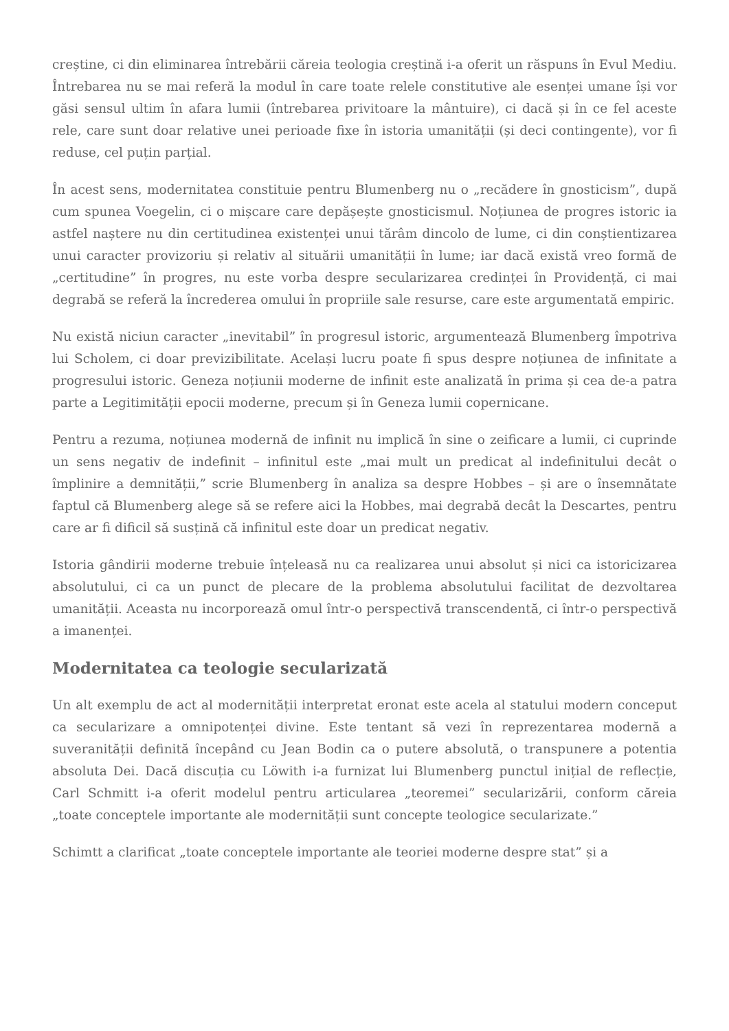creștine, ci din eliminarea întrebării căreia teologia creștină i-a oferit un răspuns în Evul Mediu. Întrebarea nu se mai referă la modul în care toate relele constitutive ale esenței umane își vor găsi sensul ultim în afara lumii (întrebarea privitoare la mântuire), ci dacă și în ce fel aceste rele, care sunt doar relative unei perioade fixe în istoria umanității (și deci contingente), vor fi reduse, cel puțin parțial.
În acest sens, modernitatea constituie pentru Blumenberg nu o „recădere în gnosticism”, după cum spunea Voegelin, ci o mișcare care depășește gnosticismul. Noțiunea de progres istoric ia astfel naștere nu din certitudinea existenței unui tărâm dincolo de lume, ci din conștientizarea unui caracter provizoriu și relativ al situării umanității în lume; iar dacă există vreo formă de „certitudine” în progres, nu este vorba despre secularizarea credinței în Providență, ci mai degrabă se referă la încrederea omului în propriile sale resurse, care este argumentată empiric.
Nu există niciun caracter „inevitabil” în progresul istoric, argumentează Blumenberg împotriva lui Scholem, ci doar previzibilitate. Același lucru poate fi spus despre noțiunea de infinitate a progresului istoric. Geneza noțiunii moderne de infinit este analizată în prima și cea de-a patra parte a Legitimității epocii moderne, precum și în Geneza lumii copernicane.
Pentru a rezuma, noțiunea modernă de infinit nu implică în sine o zeificare a lumii, ci cuprinde un sens negativ de indefinit – infinitul este „mai mult un predicat al indefinitului decât o împlinire a demnității,” scrie Blumenberg în analiza sa despre Hobbes – și are o însemnătate faptul că Blumenberg alege să se refere aici la Hobbes, mai degrabă decât la Descartes, pentru care ar fi dificil să susțină că infinitul este doar un predicat negativ.
Istoria gândirii moderne trebuie înțeleasă nu ca realizarea unui absolut și nici ca istoricizarea absolutului, ci ca un punct de plecare de la problema absolutului facilitat de dezvoltarea umanității. Aceasta nu incorporează omul într-o perspectivă transcendentă, ci într-o perspectivă a imanenței.
Modernitatea ca teologie secularizată
Un alt exemplu de act al modernității interpretat eronat este acela al statului modern conceput ca secularizare a omnipotenței divine. Este tentant să vezi în reprezentarea modernă a suveranității definită începând cu Jean Bodin ca o putere absolută, o transpunere a potentia absoluta Dei. Dacă discuția cu Löwith i-a furnizat lui Blumenberg punctul inițial de reflecție, Carl Schmitt i-a oferit modelul pentru articularea „teoremei” secularizării, conform căreia „toate conceptele importante ale modernității sunt concepte teologice secularizate.”
Schimtt a clarificat „toate conceptele importante ale teoriei moderne despre stat” și a